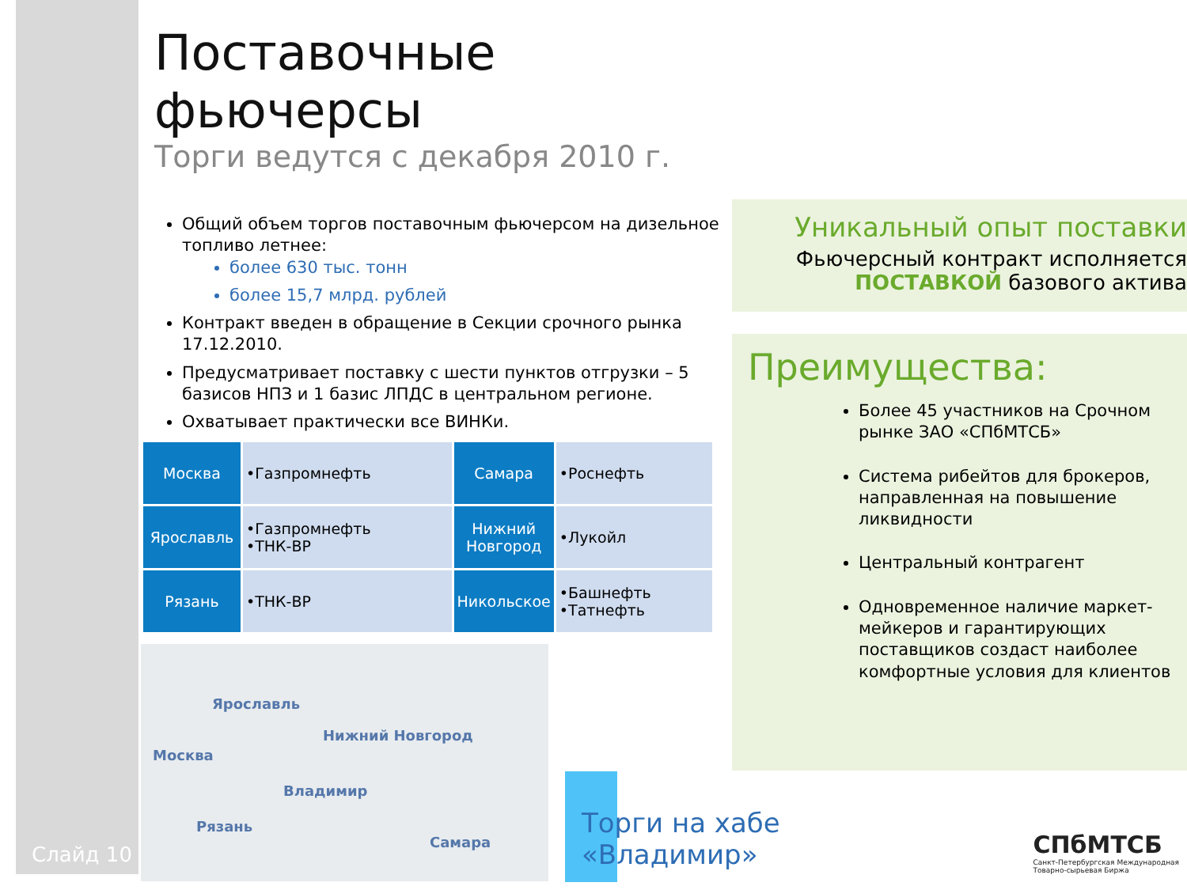Слайд 10
Поставочные фьючерсы
Торги ведутся с декабря 2010 г.
Общий объем торгов поставочным фьючерсом на дизельное топливо летнее:
более 630 тыс. тонн
более 15,7 млрд. рублей
Контракт введен в обращение в Секции срочного рынка 17.12.2010.
Предусматривает поставку с шести пунктов отгрузки – 5 базисов НПЗ и 1 базис ЛПДС в центральном регионе.
Охватывает практически все ВИНКи.
| Москва | •Газпромнефть | Самара | •Роснефть |
| Ярославль | •Газпромнефть •ТНК-ВР | Нижний Новгород | •Лукойл |
| Рязань | •ТНК-ВР | Никольское | •Башнефть •Татнефть |
Ярославль
Нижний Новгород
Москва
Владимир
Рязань
Самара
Уникальный опыт поставки
Фьючерсный контракт исполняется
ПОСТАВКОЙ базового актива
Преимущества:
Более 45 участников на Срочном рынке ЗАО «СПбМТСБ»
Система рибейтов для брокеров, направленная на повышение ликвидности
Центральный контрагент
Одновременное наличие маркет-мейкеров и гарантирующих поставщиков создаст наиболее комфортные условия для клиентов
Торги на хабе
«Владимир»
СПбМТСБ
Санкт-Петербургская Международная
Товарно-сырьевая Биржа